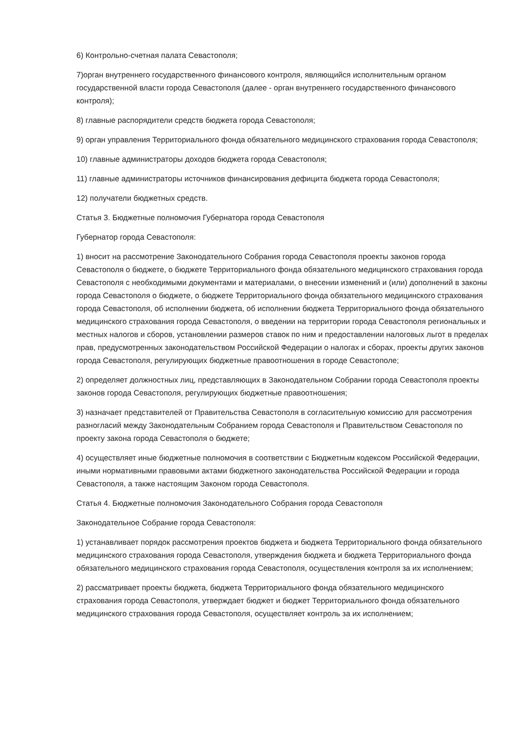6) Контрольно-счетная палата Севастополя;
7)орган внутреннего государственного финансового контроля, являющийся исполнительным органом государственной власти города Севастополя (далее - орган внутреннего государственного финансового контроля);
8) главные распорядители средств бюджета города Севастополя;
9) орган управления Территориального фонда обязательного медицинского страхования города Севастополя;
10) главные администраторы доходов бюджета города Севастополя;
11) главные администраторы источников финансирования дефицита бюджета города Севастополя;
12) получатели бюджетных средств.
Статья 3. Бюджетные полномочия Губернатора города Севастополя
Губернатор города Севастополя:
1) вносит на рассмотрение Законодательного Собрания города Севастополя проекты законов города Севастополя о бюджете, о бюджете Территориального фонда обязательного медицинского страхования города Севастополя с необходимыми документами и материалами, о внесении изменений и (или) дополнений в законы города Севастополя о бюджете, о бюджете Территориального фонда обязательного медицинского страхования города Севастополя, об исполнении бюджета, об исполнении бюджета Территориального фонда обязательного медицинского страхования города Севастополя, о введении на территории города Севастополя региональных и местных налогов и сборов, установлении размеров ставок по ним и предоставлении налоговых льгот в пределах прав, предусмотренных законодательством Российской Федерации о налогах и сборах, проекты других законов города Севастополя, регулирующих бюджетные правоотношения в городе Севастополе;
2) определяет должностных лиц, представляющих в Законодательном Собрании города Севастополя проекты законов города Севастополя, регулирующих бюджетные правоотношения;
3) назначает представителей от Правительства Севастополя в согласительную комиссию для рассмотрения разногласий между Законодательным Собранием города Севастополя и Правительством Севастополя по проекту закона города Севастополя о бюджете;
4) осуществляет иные бюджетные полномочия в соответствии с Бюджетным кодексом Российской Федерации, иными нормативными правовыми актами бюджетного законодательства Российской Федерации и города Севастополя, а также настоящим Законом города Севастополя.
Статья 4. Бюджетные полномочия Законодательного Собрания города Севастополя
Законодательное Собрание города Севастополя:
1) устанавливает порядок рассмотрения проектов бюджета и бюджета Территориального фонда обязательного медицинского страхования города Севастополя, утверждения бюджета и бюджета Территориального фонда обязательного медицинского страхования города Севастополя, осуществления контроля за их исполнением;
2) рассматривает проекты бюджета, бюджета Территориального фонда обязательного медицинского страхования города Севастополя, утверждает бюджет и бюджет Территориального фонда обязательного медицинского страхования города Севастополя, осуществляет контроль за их исполнением;